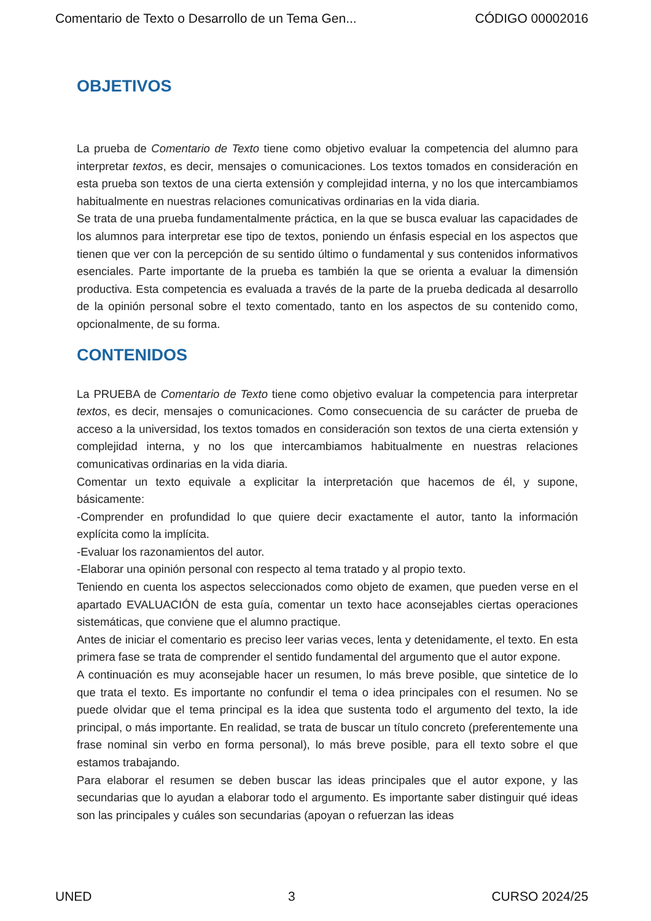Comentario de Texto o Desarrollo de un Tema Gen... CÓDIGO 00002016
OBJETIVOS
La prueba de Comentario de Texto tiene como objetivo evaluar la competencia del alumno para interpretar textos, es decir, mensajes o comunicaciones. Los textos tomados en consideración en esta prueba son textos de una cierta extensión y complejidad interna, y no los que intercambiamos habitualmente en nuestras relaciones comunicativas ordinarias en la vida diaria.
Se trata de una prueba fundamentalmente práctica, en la que se busca evaluar las capacidades de los alumnos para interpretar ese tipo de textos, poniendo un énfasis especial en los aspectos que tienen que ver con la percepción de su sentido último o fundamental y sus contenidos informativos esenciales. Parte importante de la prueba es también la que se orienta a evaluar la dimensión productiva. Esta competencia es evaluada a través de la parte de la prueba dedicada al desarrollo de la opinión personal sobre el texto comentado, tanto en los aspectos de su contenido como, opcionalmente, de su forma.
CONTENIDOS
La PRUEBA de Comentario de Texto tiene como objetivo evaluar la competencia para interpretar textos, es decir, mensajes o comunicaciones. Como consecuencia de su carácter de prueba de acceso a la universidad, los textos tomados en consideración son textos de una cierta extensión y complejidad interna, y no los que intercambiamos habitualmente en nuestras relaciones comunicativas ordinarias en la vida diaria.
Comentar un texto equivale a explicitar la interpretación que hacemos de él, y supone, básicamente:
-Comprender en profundidad lo que quiere decir exactamente el autor, tanto la información explícita como la implícita.
-Evaluar los razonamientos del autor.
-Elaborar una opinión personal con respecto al tema tratado y al propio texto.
Teniendo en cuenta los aspectos seleccionados como objeto de examen, que pueden verse en el apartado EVALUACIÓN de esta guía, comentar un texto hace aconsejables ciertas operaciones sistemáticas, que conviene que el alumno practique.
Antes de iniciar el comentario es preciso leer varias veces, lenta y detenidamente, el texto. En esta primera fase se trata de comprender el sentido fundamental del argumento que el autor expone.
A continuación es muy aconsejable hacer un resumen, lo más breve posible, que sintetice de lo que trata el texto. Es importante no confundir el tema o idea principales con el resumen. No se puede olvidar que el tema principal es la idea que sustenta todo el argumento del texto, la ide principal, o más importante. En realidad, se trata de buscar un título concreto (preferentemente una frase nominal sin verbo en forma personal), lo más breve posible, para ell texto sobre el que estamos trabajando.
Para elaborar el resumen se deben buscar las ideas principales que el autor expone, y las secundarias que lo ayudan a elaborar todo el argumento. Es importante saber distinguir qué ideas son las principales y cuáles son secundarias (apoyan o refuerzan las ideas
UNED 3 CURSO 2024/25